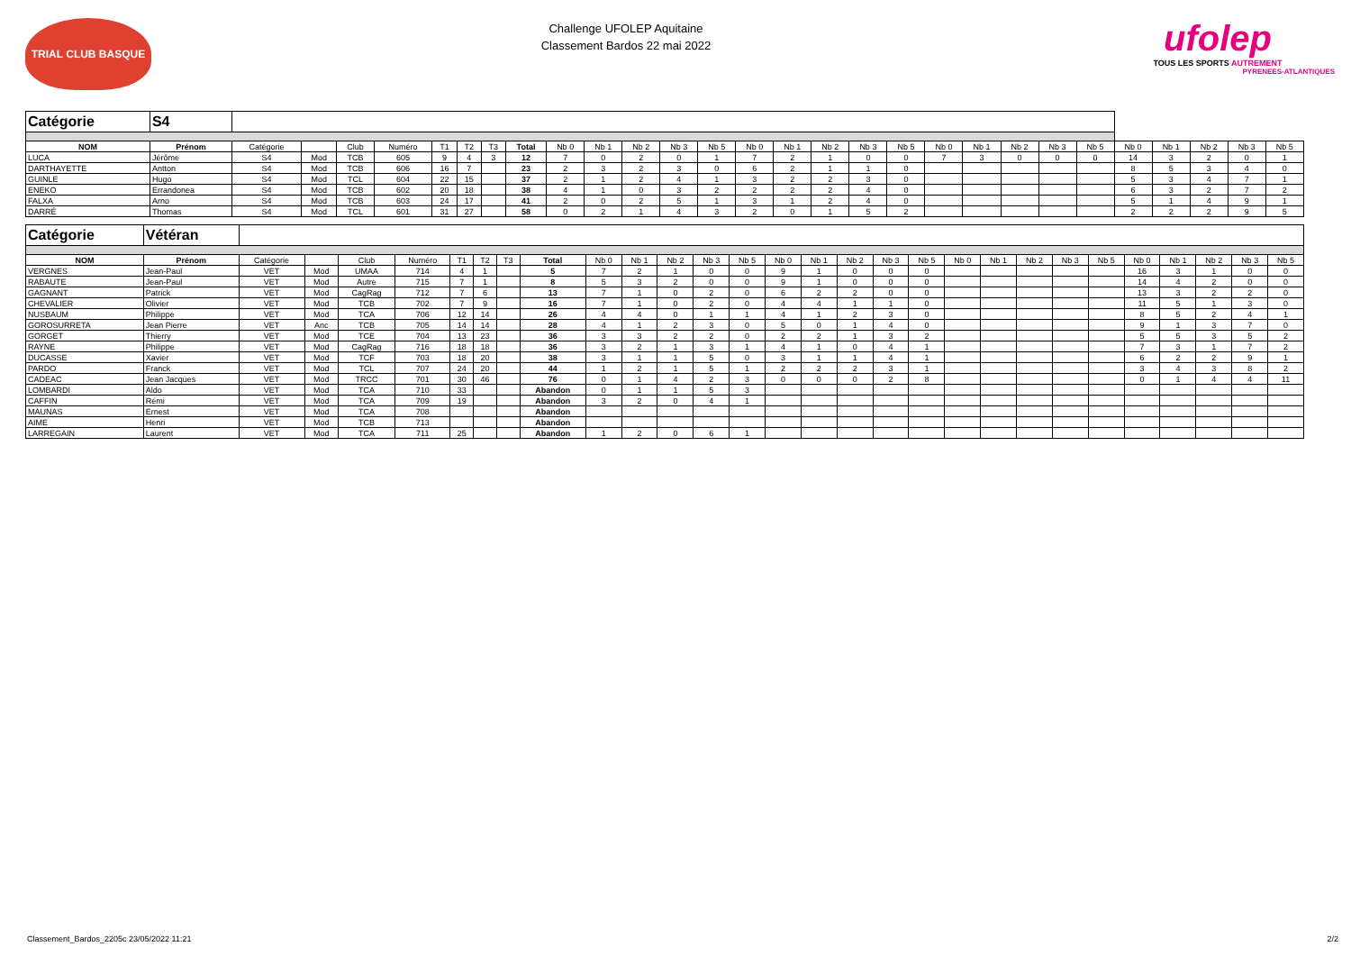TRIAL CLUB BASQUE
Challenge UFOLEP Aquitaine
Classement Bardos 22 mai 2022
ufolep
TOUS LES SPORTS AUTREMENT
PYRENEES-ATLANTIQUES
| Catégorie | S4 | | | | | | | | | | | | | | | | | | | | | | | | | | | | |
| NOM | Prénom | Catégorie | | Club | Numéro | T1 | T2 | T3 | Total | Nb 0 | Nb 1 | Nb 2 | Nb 3 | Nb 5 | Nb 0 | Nb 1 | Nb 2 | Nb 3 | Nb 5 | Nb 0 | Nb 1 | Nb 2 | Nb 3 | Nb 5 | Nb 0 | Nb 1 | Nb 2 | Nb 3 | Nb 5 |
| LUCA | Jérôme | S4 | Mod | TCB | 605 | 9 | 4 | 3 | 12 | 7 | 0 | 2 | 0 | 1 | 7 | 2 | 1 | 0 | 0 | 7 | 3 | 0 | 0 | 0 | 14 | 3 | 2 | 0 | 1 |
| DARTHAYETTE | Antton | S4 | Mod | TCB | 606 | 16 | 7 | | 23 | 2 | 3 | 2 | 3 | 0 | 6 | 2 | 1 | 1 | 0 | | | | | | 8 | 5 | 3 | 4 | 0 |
| GUINLE | Hugo | S4 | Mod | TCL | 604 | 22 | 15 | | 37 | 2 | 1 | 2 | 4 | 1 | 3 | 2 | 2 | 3 | 0 | | | | | | 5 | 3 | 4 | 7 | 1 |
| ENEKO | Errandonea | S4 | Mod | TCB | 602 | 20 | 18 | | 38 | 4 | 1 | 0 | 3 | 2 | 2 | 2 | 2 | 4 | 0 | | | | | | 6 | 3 | 2 | 7 | 2 |
| FALXA | Arno | S4 | Mod | TCB | 603 | 24 | 17 | | 41 | 2 | 0 | 2 | 5 | 1 | 3 | 1 | 2 | 4 | 0 | | | | | | 5 | 1 | 4 | 9 | 1 |
| DARRÉ | Thomas | S4 | Mod | TCL | 601 | 31 | 27 | | 58 | 0 | 2 | 1 | 4 | 3 | 2 | 0 | 1 | 5 | 2 | | | | | | 2 | 2 | 2 | 9 | 5 |
| Catégorie | Vétéran | | | | | | | | | | | | | | | | | | | | | | | | | | | | |
| NOM | Prénom | Catégorie | | Club | Numéro | T1 | T2 | T3 | Total | Nb 0 | Nb 1 | Nb 2 | Nb 3 | Nb 5 | Nb 0 | Nb 1 | Nb 2 | Nb 3 | Nb 5 | Nb 0 | Nb 1 | Nb 2 | Nb 3 | Nb 5 | Nb 0 | Nb 1 | Nb 2 | Nb 3 | Nb 5 |
| VERGNES | Jean-Paul | VET | Mod | UMAA | 714 | 4 | 1 | | 5 | 7 | 2 | 1 | 0 | 0 | 9 | 1 | 0 | 0 | 0 | | | | | | 16 | 3 | 1 | 0 | 0 |
| RABAUTE | Jean-Paul | VET | Mod | Autre | 715 | 7 | 1 | | 8 | 5 | 3 | 2 | 0 | 0 | 9 | 1 | 0 | 0 | 0 | | | | | | 14 | 4 | 2 | 0 | 0 |
| GAGNANT | Patrick | VET | Mod | CagRag | 712 | 7 | 6 | | 13 | 7 | 1 | 0 | 2 | 0 | 6 | 2 | 2 | 0 | 0 | | | | | | 13 | 3 | 2 | 2 | 0 |
| CHEVALIER | Olivier | VET | Mod | TCB | 702 | 7 | 9 | | 16 | 7 | 1 | 0 | 2 | 0 | 4 | 4 | 1 | 1 | 0 | | | | | | 11 | 5 | 1 | 3 | 0 |
| NUSBAUM | Philippe | VET | Mod | TCA | 706 | 12 | 14 | | 26 | 4 | 4 | 0 | 1 | 1 | 4 | 1 | 2 | 3 | 0 | | | | | | 8 | 5 | 2 | 4 | 1 |
| GOROSURRETA | Jean Pierre | VET | Anc | TCB | 705 | 14 | 14 | | 28 | 4 | 1 | 2 | 3 | 0 | 5 | 0 | 1 | 4 | 0 | | | | | | 9 | 1 | 3 | 7 | 0 |
| GORGET | Thierry | VET | Mod | TCE | 704 | 13 | 23 | | 36 | 3 | 3 | 2 | 2 | 0 | 2 | 2 | 1 | 3 | 2 | | | | | | 5 | 5 | 3 | 5 | 2 |
| RAYNE | Philippe | VET | Mod | CagRag | 716 | 18 | 18 | | 36 | 3 | 2 | 1 | 3 | 1 | 4 | 1 | 0 | 4 | 1 | | | | | | 7 | 3 | 1 | 7 | 2 |
| DUCASSE | Xavier | VET | Mod | TCF | 703 | 18 | 20 | | 38 | 3 | 1 | 1 | 5 | 0 | 3 | 1 | 1 | 4 | 1 | | | | | | 6 | 2 | 2 | 9 | 1 |
| PARDO | Franck | VET | Mod | TCL | 707 | 24 | 20 | | 44 | 1 | 2 | 1 | 5 | 1 | 2 | 2 | 2 | 3 | 1 | | | | | | 3 | 4 | 3 | 8 | 2 |
| CADEAC | Jean Jacques | VET | Mod | TRCC | 701 | 30 | 46 | | 76 | 0 | 1 | 4 | 2 | 3 | 0 | 0 | 0 | 2 | 8 | | | | | | 0 | 1 | 4 | 4 | 11 |
| LOMBARDI | Aldo | VET | Mod | TCA | 710 | 33 | | | Abandon | 0 | 1 | 1 | 5 | 3 | | | | | | | | | | | | | | | |
| CAFFIN | Rémi | VET | Mod | TCA | 709 | 19 | | | Abandon | 3 | 2 | 0 | 4 | 1 | | | | | | | | | | | | | | | |
| MAUNAS | Ernest | VET | Mod | TCA | 708 | | | | Abandon | | | | | | | | | | | | | | | | | | | | |
| AIME | Henri | VET | Mod | TCB | 713 | | | | Abandon | | | | | | | | | | | | | | | | | | | | |
| LARREGAIN | Laurent | VET | Mod | TCA | 711 | 25 | | | Abandon | 1 | 2 | 0 | 6 | 1 | | | | | | | | | | | | | | | |
Classement_Bardos_2205c 23/05/2022 11:21 2/2